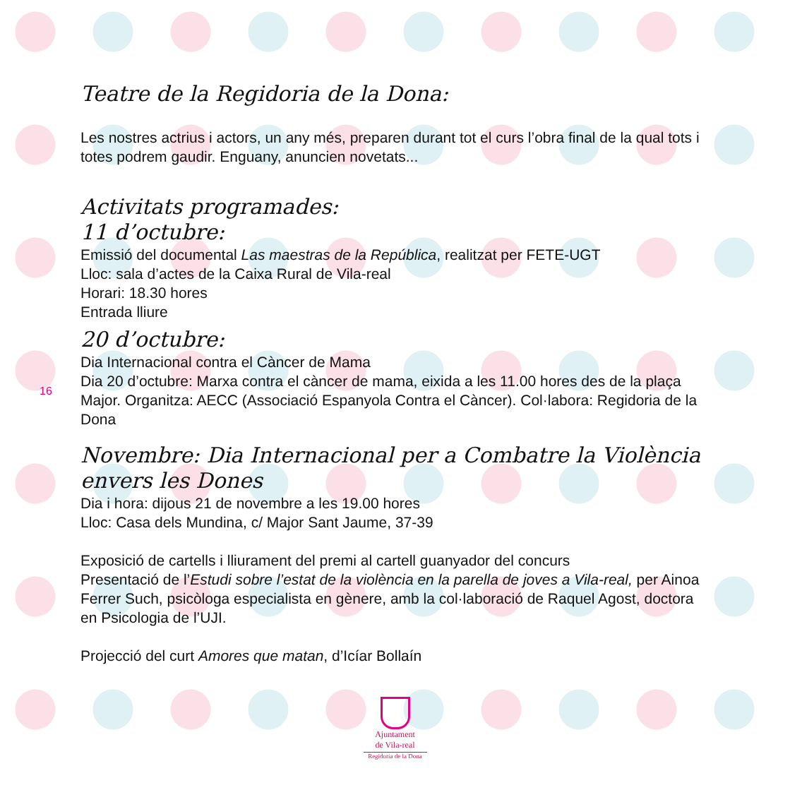16
Teatre de la Regidoria de la Dona:
Les nostres actrius i actors, un any més, preparen durant tot el curs l’obra final de la qual tots i totes podrem gaudir. Enguany, anuncien novetats...
Activitats programades:
11 d’octubre:
Emissió del documental Las maestras de la República, realitzat per FETE-UGT
Lloc: sala d’actes de la Caixa Rural de Vila-real
Horari: 18.30 hores
Entrada lliure
20 d’octubre:
Dia Internacional contra el Càncer de Mama
Dia 20 d’octubre: Marxa contra el càncer de mama, eixida a les 11.00 hores des de la plaça Major. Organitza: AECC (Associació Espanyola Contra el Càncer). Col·labora: Regidoria de la Dona
Novembre: Dia Internacional per a Combatre la Violència envers les Dones
Dia i hora: dijous 21 de novembre a les 19.00 hores
Lloc: Casa dels Mundina, c/ Major Sant Jaume, 37-39
Exposició de cartells i lliurament del premi al cartell guanyador del concurs
Presentació de l’Estudi sobre l’estat de la violència en la parella de joves a Vila-real, per Ainoa Ferrer Such, psicòloga especialista en gènere, amb la col·laboració de Raquel Agost, doctora en Psicologia de l’UJI.
Projecció del curt Amores que matan, d’Icíar Bollaín
Ajuntament
de Vila-real
Regidoria de la Dona